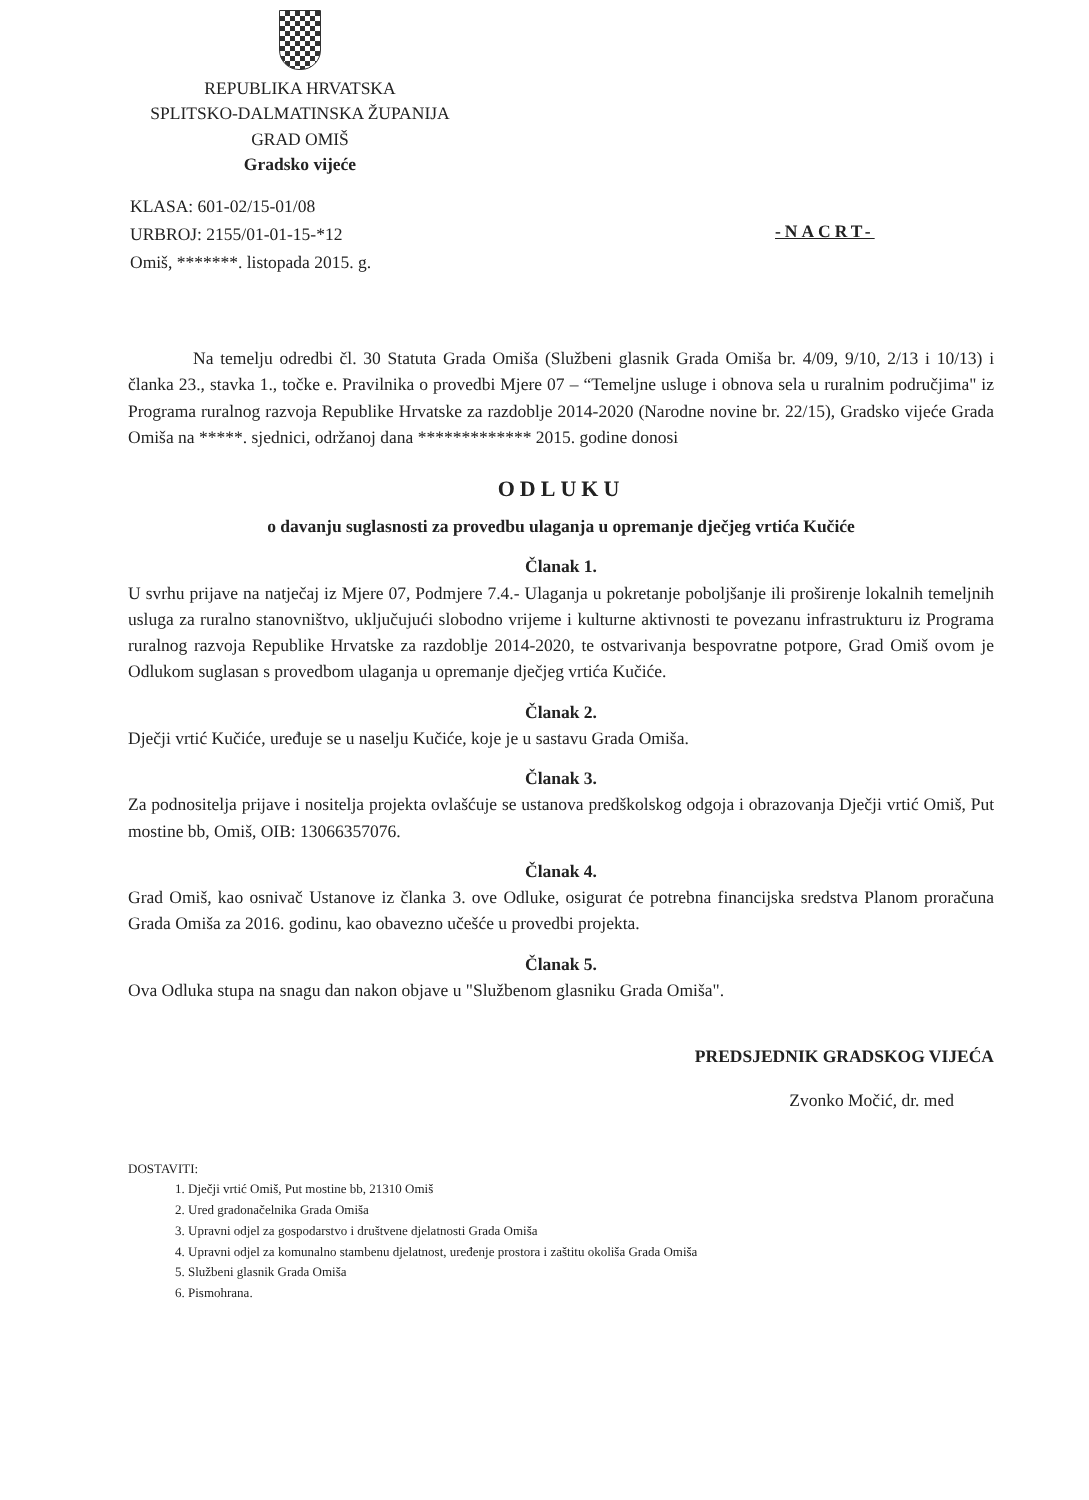REPUBLIKA HRVATSKA
SPLITSKO-DALMATINSKA ŽUPANIJA
GRAD OMIŠ
Gradsko vijeće
KLASA: 601-02/15-01/08
URBROJ: 2155/01-01-15-*12
Omiš, *******. listopada 2015. g.
-NACRT-
Na temelju odredbi čl. 30 Statuta Grada Omiša (Službeni glasnik Grada Omiša br. 4/09, 9/10, 2/13 i 10/13) i članka 23., stavka 1., točke e. Pravilnika o provedbi Mjere 07 – “Temeljne usluge i obnova sela u ruralnim područjima" iz Programa ruralnog razvoja Republike Hrvatske za razdoblje 2014-2020 (Narodne novine br. 22/15), Gradsko vijeće Grada Omiša na *****. sjednici, održanoj dana ************* 2015. godine donosi
ODLUKU
o davanju suglasnosti za provedbu ulaganja u opremanje dječjeg vrtića Kučiće
Članak 1.
U svrhu prijave na natječaj iz Mjere 07, Podmjere 7.4.- Ulaganja u pokretanje poboljšanje ili proširenje lokalnih temeljnih usluga za ruralno stanovništvo, uključujući slobodno vrijeme i kulturne aktivnosti te povezanu infrastrukturu iz Programa ruralnog razvoja Republike Hrvatske za razdoblje 2014-2020, te ostvarivanja bespovratne potpore, Grad Omiš ovom je Odlukom suglasan s provedbom ulaganja u opremanje dječjeg vrtića Kučiće.
Članak 2.
Dječji vrtić Kučiće, uređuje se u naselju Kučiće, koje je u sastavu Grada Omiša.
Članak 3.
Za podnositelja prijave i nositelja projekta ovlašćuje se ustanova predškolskog odgoja i obrazovanja Dječji vrtić Omiš, Put mostine bb, Omiš, OIB: 13066357076.
Članak 4.
Grad Omiš, kao osnivač Ustanove iz članka 3. ove Odluke, osigurat će potrebna financijska sredstva Planom proračuna Grada Omiša za 2016. godinu, kao obavezno učešće u provedbi projekta.
Članak 5.
Ova Odluka stupa na snagu dan nakon objave u "Službenom glasniku Grada Omiša".
PREDSJEDNIK GRADSKOG VIJEĆA
Zvonko Močić, dr. med
DOSTAVITI:
1. Dječji vrtić Omiš, Put mostine bb, 21310 Omiš
2. Ured gradonačelnika Grada Omiša
3. Upravni odjel za gospodarstvo i društvene djelatnosti Grada Omiša
4. Upravni odjel za komunalno stambenu djelatnost, uređenje prostora i zaštitu okoliša Grada Omiša
5. Službeni glasnik Grada Omiša
6. Pismohrana.